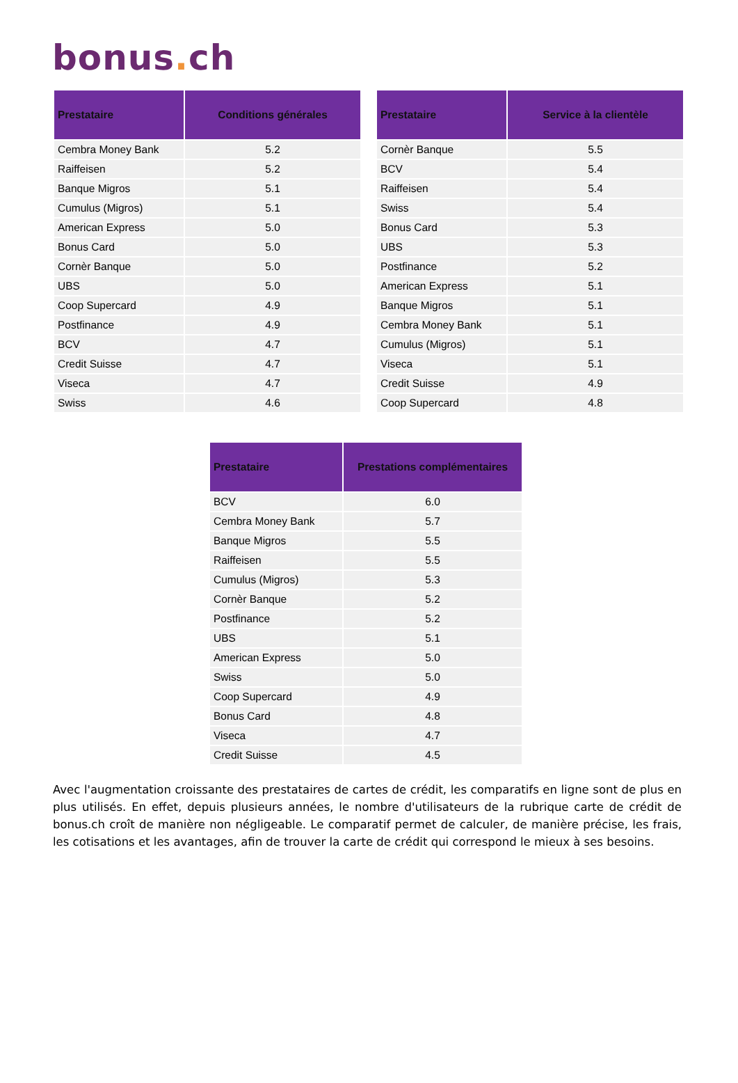bonus. ch
| Prestataire | Conditions générales |
| --- | --- |
| Cembra Money Bank | 5.2 |
| Raiffeisen | 5.2 |
| Banque Migros | 5.1 |
| Cumulus (Migros) | 5.1 |
| American Express | 5.0 |
| Bonus Card | 5.0 |
| Cornèr Banque | 5.0 |
| UBS | 5.0 |
| Coop Supercard | 4.9 |
| Postfinance | 4.9 |
| BCV | 4.7 |
| Credit Suisse | 4.7 |
| Viseca | 4.7 |
| Swiss | 4.6 |
| Prestataire | Service à la clientèle |
| --- | --- |
| Cornèr Banque | 5.5 |
| BCV | 5.4 |
| Raiffeisen | 5.4 |
| Swiss | 5.4 |
| Bonus Card | 5.3 |
| UBS | 5.3 |
| Postfinance | 5.2 |
| American Express | 5.1 |
| Banque Migros | 5.1 |
| Cembra Money Bank | 5.1 |
| Cumulus (Migros) | 5.1 |
| Viseca | 5.1 |
| Credit Suisse | 4.9 |
| Coop Supercard | 4.8 |
| Prestataire | Prestations complémentaires |
| --- | --- |
| BCV | 6.0 |
| Cembra Money Bank | 5.7 |
| Banque Migros | 5.5 |
| Raiffeisen | 5.5 |
| Cumulus (Migros) | 5.3 |
| Cornèr Banque | 5.2 |
| Postfinance | 5.2 |
| UBS | 5.1 |
| American Express | 5.0 |
| Swiss | 5.0 |
| Coop Supercard | 4.9 |
| Bonus Card | 4.8 |
| Viseca | 4.7 |
| Credit Suisse | 4.5 |
Avec l'augmentation croissante des prestataires de cartes de crédit, les comparatifs en ligne sont de plus en plus utilisés. En effet, depuis plusieurs années, le nombre d'utilisateurs de la rubrique carte de crédit de bonus.ch croît de manière non négligeable. Le comparatif permet de calculer, de manière précise, les frais, les cotisations et les avantages, afin de trouver la carte de crédit qui correspond le mieux à ses besoins.